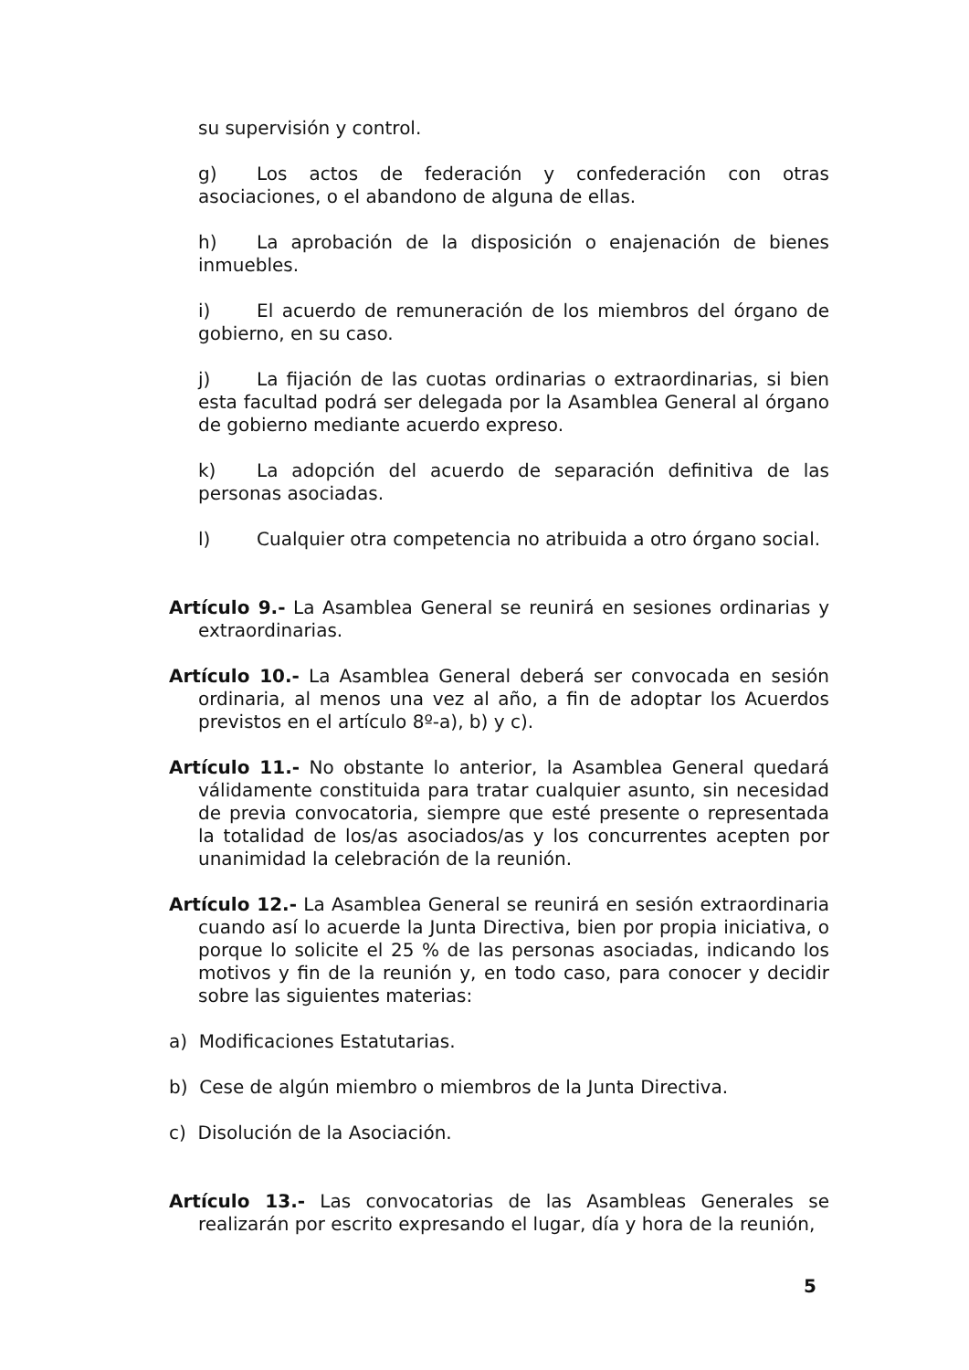su supervisión y control.
g) Los actos de federación y confederación con otras asociaciones, o el abandono de alguna de ellas.
h) La aprobación de la disposición o enajenación de bienes inmuebles.
i) El acuerdo de remuneración de los miembros del órgano de gobierno, en su caso.
j) La fijación de las cuotas ordinarias o extraordinarias, si bien esta facultad podrá ser delegada por la Asamblea General al órgano de gobierno mediante acuerdo expreso.
k) La adopción del acuerdo de separación definitiva de las personas asociadas.
l) Cualquier otra competencia no atribuida a otro órgano social.
Artículo 9.- La Asamblea General se reunirá en sesiones ordinarias y extraordinarias.
Artículo 10.- La Asamblea General deberá ser convocada en sesión ordinaria, al menos una vez al año, a fin de adoptar los Acuerdos previstos en el artículo 8º-a), b) y c).
Artículo 11.- No obstante lo anterior, la Asamblea General quedará válidamente constituida para tratar cualquier asunto, sin necesidad de previa convocatoria, siempre que esté presente o representada la totalidad de los/as asociados/as y los concurrentes acepten por unanimidad la celebración de la reunión.
Artículo 12.- La Asamblea General se reunirá en sesión extraordinaria cuando así lo acuerde la Junta Directiva, bien por propia iniciativa, o porque lo solicite el 25 % de las personas asociadas, indicando los motivos y fin de la reunión y, en todo caso, para conocer y decidir sobre las siguientes materias:
a) Modificaciones Estatutarias.
b) Cese de algún miembro o miembros de la Junta Directiva.
c) Disolución de la Asociación.
Artículo 13.- Las convocatorias de las Asambleas Generales se realizarán por escrito expresando el lugar, día y hora de la reunión,
5